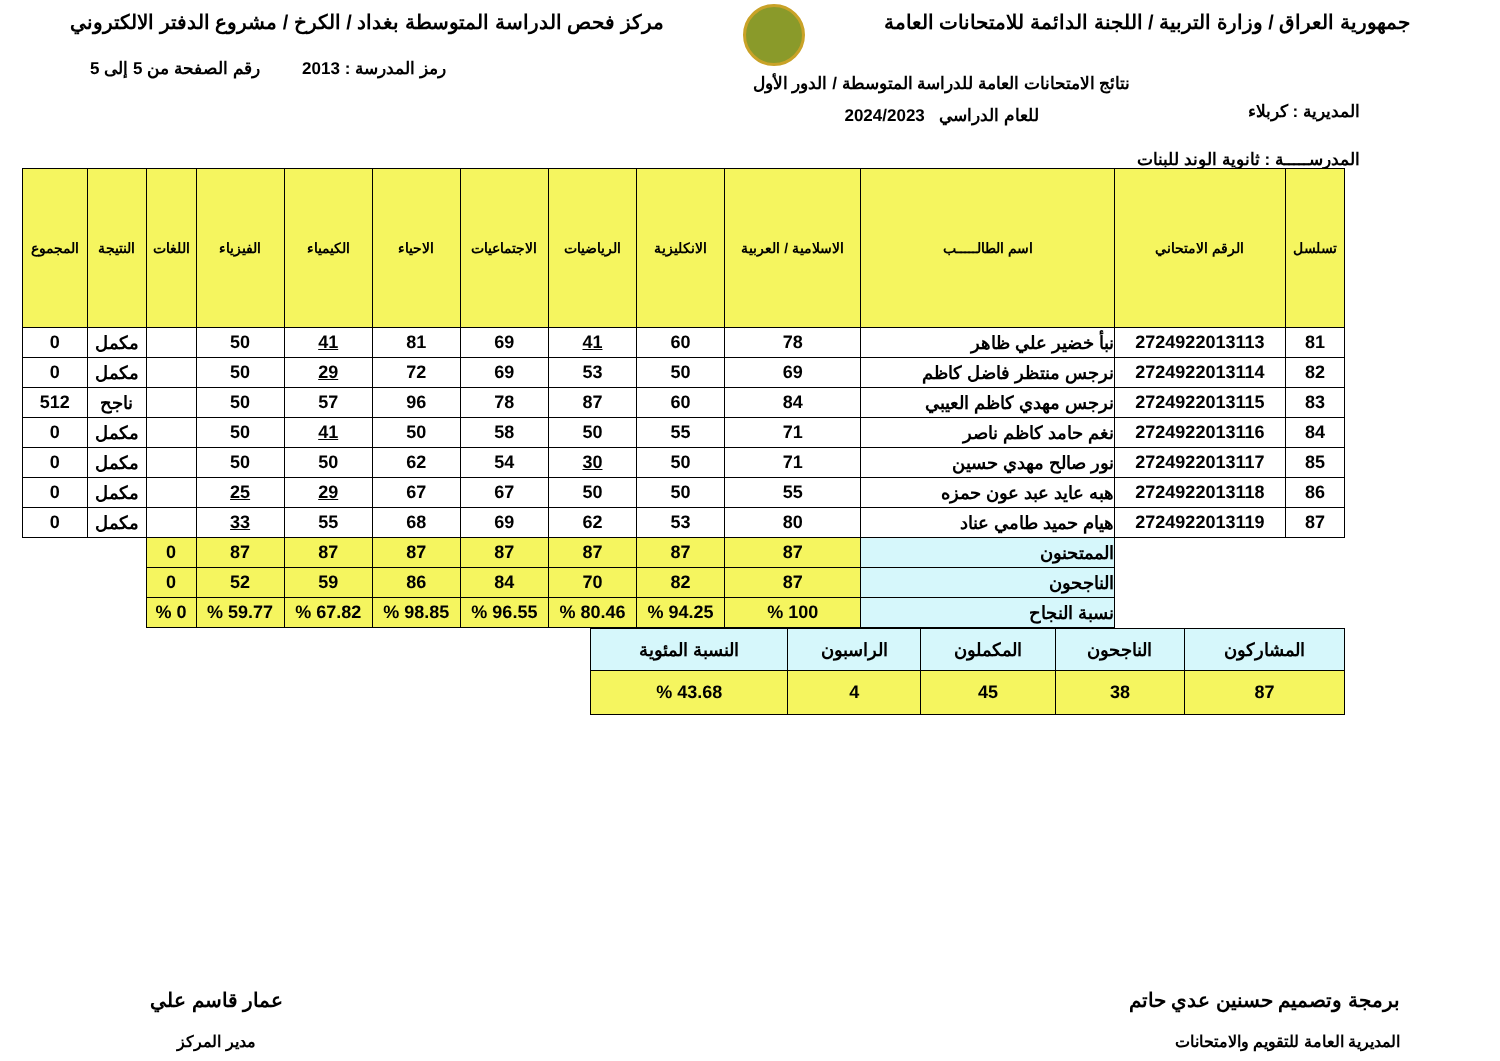جمهورية العراق / وزارة التربية / اللجنة الدائمة للامتحانات العامة
مركز فحص الدراسة المتوسطة بغداد / الكرخ / مشروع الدفتر الالكتروني
المديرية : كربلاء
المدرســـــة : ثانوية الوند للبنات
نتائج الامتحانات العامة للدراسة المتوسطة / الدور الأول
للعام الدراسي 2024/2023
رمز المدرسة : 2013 رقم الصفحة من 5 إلى 5
| تسلسل | الرقم الامتحاني | اسم الطالـــــب | الاسلامية / العربية | الانكليزية | الرياضيات | الاجتماعيات | الاحياء | الكيمياء | الفيزياء | اللغات | النتيجة | المجموع |
| --- | --- | --- | --- | --- | --- | --- | --- | --- | --- | --- | --- | --- |
| 81 | 2724922013113 | نبأ خضير علي ظاهر | 78 | 60 | 41 | 69 | 81 | 41 | 50 | | مكمل | 0 |
| 82 | 2724922013114 | نرجس منتظر فاضل كاظم | 69 | 50 | 53 | 69 | 72 | 29 | 50 | | مكمل | 0 |
| 83 | 2724922013115 | نرجس مهدي كاظم العيبي | 84 | 60 | 87 | 78 | 96 | 57 | 50 | | ناجح | 512 |
| 84 | 2724922013116 | نغم حامد كاظم ناصر | 71 | 55 | 50 | 58 | 50 | 41 | 50 | | مكمل | 0 |
| 85 | 2724922013117 | نور صالح مهدي حسين | 71 | 50 | 30 | 54 | 62 | 50 | 50 | | مكمل | 0 |
| 86 | 2724922013118 | هبه عايد عبد عون حمزه | 55 | 50 | 50 | 67 | 67 | 29 | 25 | | مكمل | 0 |
| 87 | 2724922013119 | هيام حميد طامي عناد | 80 | 53 | 62 | 69 | 68 | 55 | 33 | | مكمل | 0 |
| | | الممتحنون | 87 | 87 | 87 | 87 | 87 | 87 | 87 | 0 | | |
| | | الناجحون | 87 | 82 | 70 | 84 | 86 | 59 | 52 | 0 | | |
| | | نسبة النجاح | 100 % | 94.25 % | 80.46 % | 96.55 % | 98.85 % | 67.82 % | 59.77 % | 0 % | | |
| المشاركون | الناجحون | المكملون | الراسبون | النسبة المئوية |
| 87 | 38 | 45 | 4 | 43.68 % |
برمجة وتصميم حسنين عدي حاتم
المديرية العامة للتقويم والامتحانات
عمار قاسم علي
مدير المركز